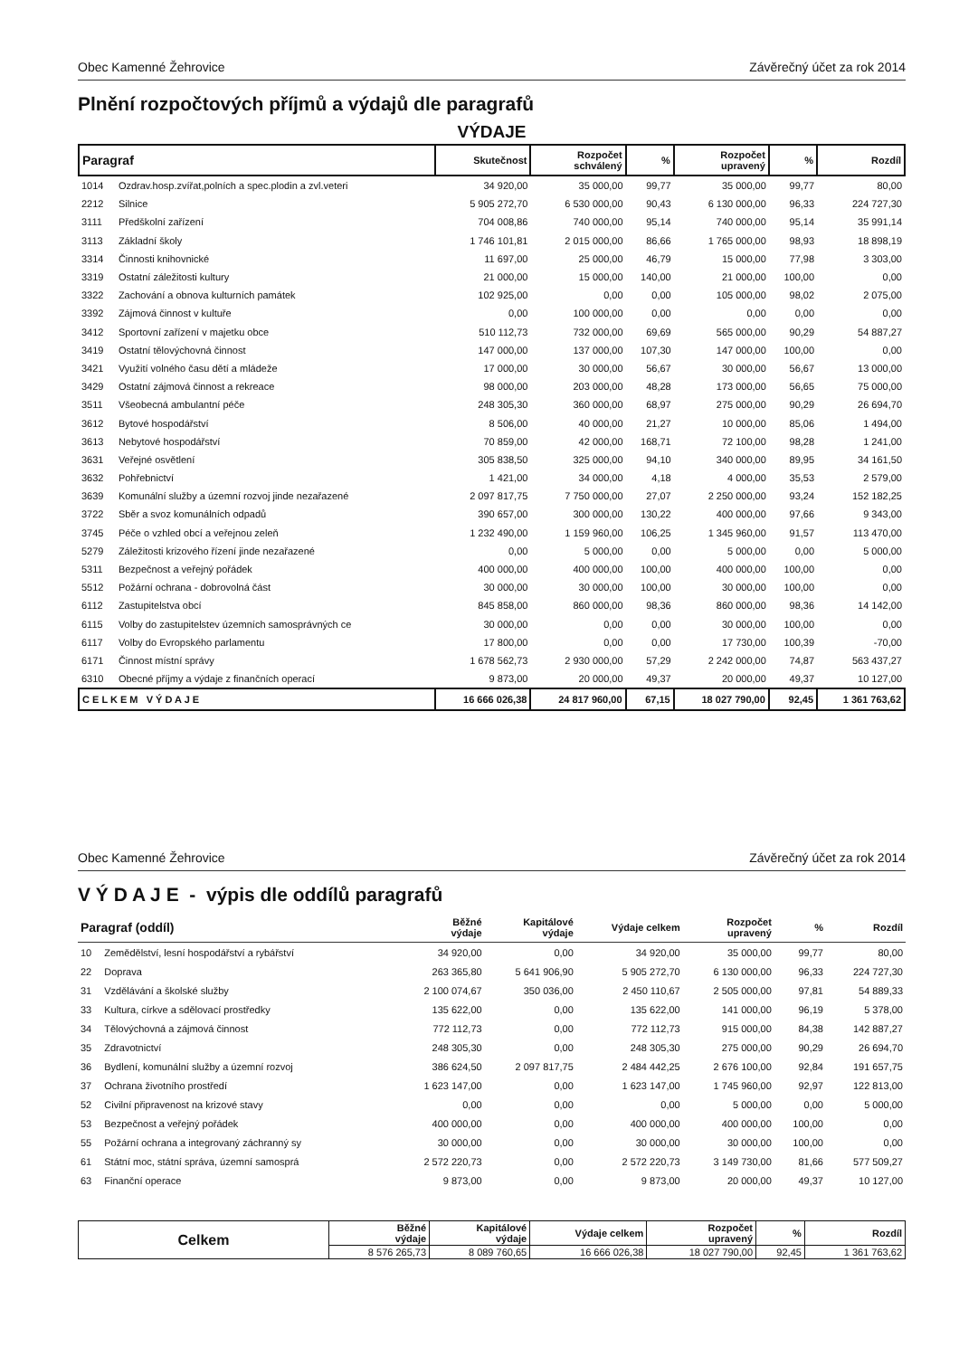Obec Kamenné Žehrovice Závěrečný účet za rok 2014
Plnění rozpočtových příjmů a výdajů dle paragrafů
VÝDAJE
| Paragraf | | Skutečnost | Rozpočet schválený | % | Rozpočet upravený | % | Rozdíl |
| --- | --- | --- | --- | --- | --- | --- | --- |
| 1014 | Ozdrav.hosp.zvířat,polních a spec.plodin a zvl.veteri | 34 920,00 | 35 000,00 | 99,77 | 35 000,00 | 99,77 | 80,00 |
| 2212 | Silnice | 5 905 272,70 | 6 530 000,00 | 90,43 | 6 130 000,00 | 96,33 | 224 727,30 |
| 3111 | Předškolní zařízení | 704 008,86 | 740 000,00 | 95,14 | 740 000,00 | 95,14 | 35 991,14 |
| 3113 | Základní školy | 1 746 101,81 | 2 015 000,00 | 86,66 | 1 765 000,00 | 98,93 | 18 898,19 |
| 3314 | Činnosti knihovnické | 11 697,00 | 25 000,00 | 46,79 | 15 000,00 | 77,98 | 3 303,00 |
| 3319 | Ostatní záležitosti kultury | 21 000,00 | 15 000,00 | 140,00 | 21 000,00 | 100,00 | 0,00 |
| 3322 | Zachování a obnova kulturních památek | 102 925,00 | 0,00 | 0,00 | 105 000,00 | 98,02 | 2 075,00 |
| 3392 | Zájmová činnost v kultuře | 0,00 | 100 000,00 | 0,00 | 0,00 | 0,00 | 0,00 |
| 3412 | Sportovní zařízení v majetku obce | 510 112,73 | 732 000,00 | 69,69 | 565 000,00 | 90,29 | 54 887,27 |
| 3419 | Ostatní tělovýchovná činnost | 147 000,00 | 137 000,00 | 107,30 | 147 000,00 | 100,00 | 0,00 |
| 3421 | Využití volného času dětí a mládeže | 17 000,00 | 30 000,00 | 56,67 | 30 000,00 | 56,67 | 13 000,00 |
| 3429 | Ostatní zájmová činnost a rekreace | 98 000,00 | 203 000,00 | 48,28 | 173 000,00 | 56,65 | 75 000,00 |
| 3511 | Všeobecná ambulantní péče | 248 305,30 | 360 000,00 | 68,97 | 275 000,00 | 90,29 | 26 694,70 |
| 3612 | Bytové hospodářství | 8 506,00 | 40 000,00 | 21,27 | 10 000,00 | 85,06 | 1 494,00 |
| 3613 | Nebytové hospodářství | 70 859,00 | 42 000,00 | 168,71 | 72 100,00 | 98,28 | 1 241,00 |
| 3631 | Veřejné osvětlení | 305 838,50 | 325 000,00 | 94,10 | 340 000,00 | 89,95 | 34 161,50 |
| 3632 | Pohřebnictví | 1 421,00 | 34 000,00 | 4,18 | 4 000,00 | 35,53 | 2 579,00 |
| 3639 | Komunální služby a územní rozvoj jinde nezařazené | 2 097 817,75 | 7 750 000,00 | 27,07 | 2 250 000,00 | 93,24 | 152 182,25 |
| 3722 | Sběr a svoz komunálních odpadů | 390 657,00 | 300 000,00 | 130,22 | 400 000,00 | 97,66 | 9 343,00 |
| 3745 | Péče o vzhled obcí a veřejnou zeleň | 1 232 490,00 | 1 159 960,00 | 106,25 | 1 345 960,00 | 91,57 | 113 470,00 |
| 5279 | Záležitosti krizového řízení jinde nezařazené | 0,00 | 5 000,00 | 0,00 | 5 000,00 | 0,00 | 5 000,00 |
| 5311 | Bezpečnost a veřejný pořádek | 400 000,00 | 400 000,00 | 100,00 | 400 000,00 | 100,00 | 0,00 |
| 5512 | Požární ochrana - dobrovolná část | 30 000,00 | 30 000,00 | 100,00 | 30 000,00 | 100,00 | 0,00 |
| 6112 | Zastupitelstva obcí | 845 858,00 | 860 000,00 | 98,36 | 860 000,00 | 98,36 | 14 142,00 |
| 6115 | Volby do zastupitelstev územních samosprávných ce | 30 000,00 | 0,00 | 0,00 | 30 000,00 | 100,00 | 0,00 |
| 6117 | Volby do Evropského parlamentu | 17 800,00 | 0,00 | 0,00 | 17 730,00 | 100,39 | -70,00 |
| 6171 | Činnost místní správy | 1 678 562,73 | 2 930 000,00 | 57,29 | 2 242 000,00 | 74,87 | 563 437,27 |
| 6310 | Obecné příjmy a výdaje z finančních operací | 9 873,00 | 20 000,00 | 49,37 | 20 000,00 | 49,37 | 10 127,00 |
| C E L K E M V Ý D A J E | | 16 666 026,38 | 24 817 960,00 | 67,15 | 18 027 790,00 | 92,45 | 1 361 763,62 |
Obec Kamenné Žehrovice Závěrečný účet za rok 2014
V Ý D A J E - výpis dle oddílů paragrafů
| Paragraf (oddíl) | | Běžné výdaje | Kapitálové výdaje | Výdaje celkem | Rozpočet upravený | % | Rozdíl |
| --- | --- | --- | --- | --- | --- | --- | --- |
| 10 | Zemědělství, lesní hospodářství a rybářství | 34 920,00 | 0,00 | 34 920,00 | 35 000,00 | 99,77 | 80,00 |
| 22 | Doprava | 263 365,80 | 5 641 906,90 | 5 905 272,70 | 6 130 000,00 | 96,33 | 224 727,30 |
| 31 | Vzdělávání a školské služby | 2 100 074,67 | 350 036,00 | 2 450 110,67 | 2 505 000,00 | 97,81 | 54 889,33 |
| 33 | Kultura, církve a sdělovací prostředky | 135 622,00 | 0,00 | 135 622,00 | 141 000,00 | 96,19 | 5 378,00 |
| 34 | Tělovýchovná a zájmová činnost | 772 112,73 | 0,00 | 772 112,73 | 915 000,00 | 84,38 | 142 887,27 |
| 35 | Zdravotnictví | 248 305,30 | 0,00 | 248 305,30 | 275 000,00 | 90,29 | 26 694,70 |
| 36 | Bydlení, komunální služby a územní rozvoj | 386 624,50 | 2 097 817,75 | 2 484 442,25 | 2 676 100,00 | 92,84 | 191 657,75 |
| 37 | Ochrana životního prostředí | 1 623 147,00 | 0,00 | 1 623 147,00 | 1 745 960,00 | 92,97 | 122 813,00 |
| 52 | Civilní připravenost na krizové stavy | 0,00 | 0,00 | 0,00 | 5 000,00 | 0,00 | 5 000,00 |
| 53 | Bezpečnost a veřejný pořádek | 400 000,00 | 0,00 | 400 000,00 | 400 000,00 | 100,00 | 0,00 |
| 55 | Požární ochrana a integrovaný záchranný sy | 30 000,00 | 0,00 | 30 000,00 | 30 000,00 | 100,00 | 0,00 |
| 61 | Státní moc, státní správa, územní samosprá | 2 572 220,73 | 0,00 | 2 572 220,73 | 3 149 730,00 | 81,66 | 577 509,27 |
| 63 | Finanční operace | 9 873,00 | 0,00 | 9 873,00 | 20 000,00 | 49,37 | 10 127,00 |
| Celkem | Běžné výdaje | Kapitálové výdaje | Výdaje celkem | Rozpočet upravený | % | Rozdíl |
| --- | --- | --- | --- | --- | --- | --- |
| | 8 576 265,73 | 8 089 760,65 | 16 666 026,38 | 18 027 790,00 | 92,45 | 1 361 763,62 |